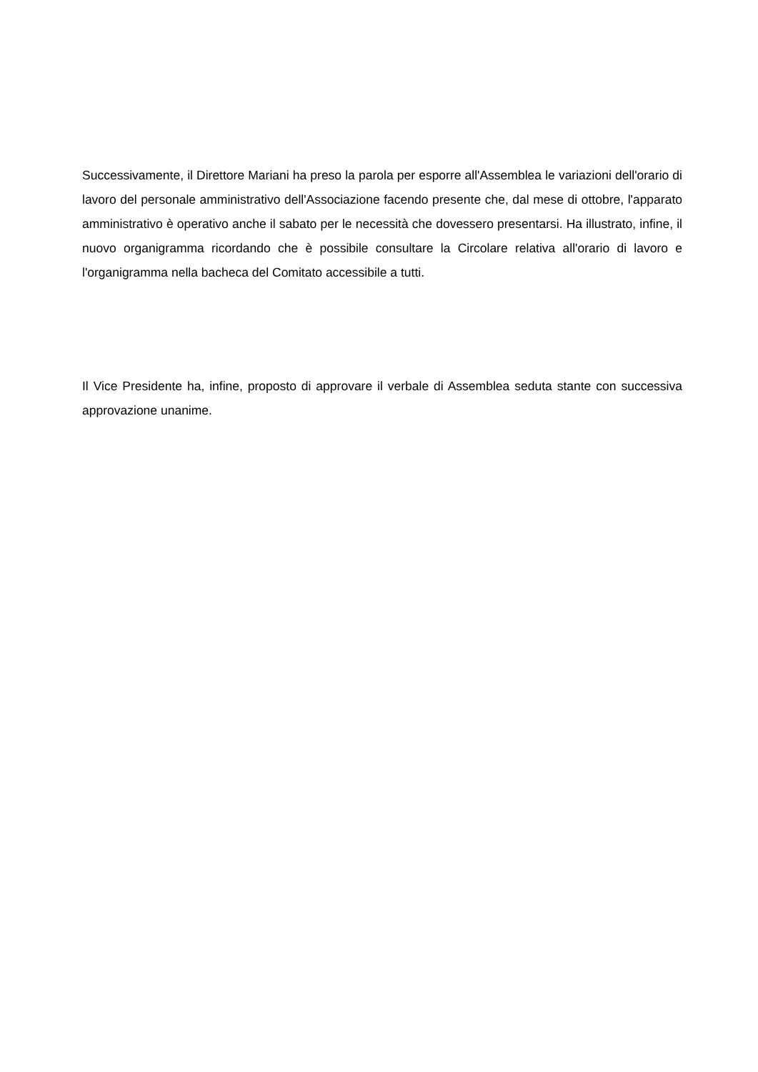Successivamente, il Direttore Mariani ha preso la parola per esporre all'Assemblea le variazioni dell'orario di lavoro del personale amministrativo dell'Associazione facendo presente che, dal mese di ottobre, l'apparato amministrativo è operativo anche il sabato per le necessità che dovessero presentarsi. Ha illustrato, infine, il nuovo organigramma ricordando che è possibile consultare la Circolare relativa all'orario di lavoro e l'organigramma nella bacheca del Comitato accessibile a tutti.
Il Vice Presidente ha, infine, proposto di approvare il verbale di Assemblea seduta stante con successiva approvazione unanime.